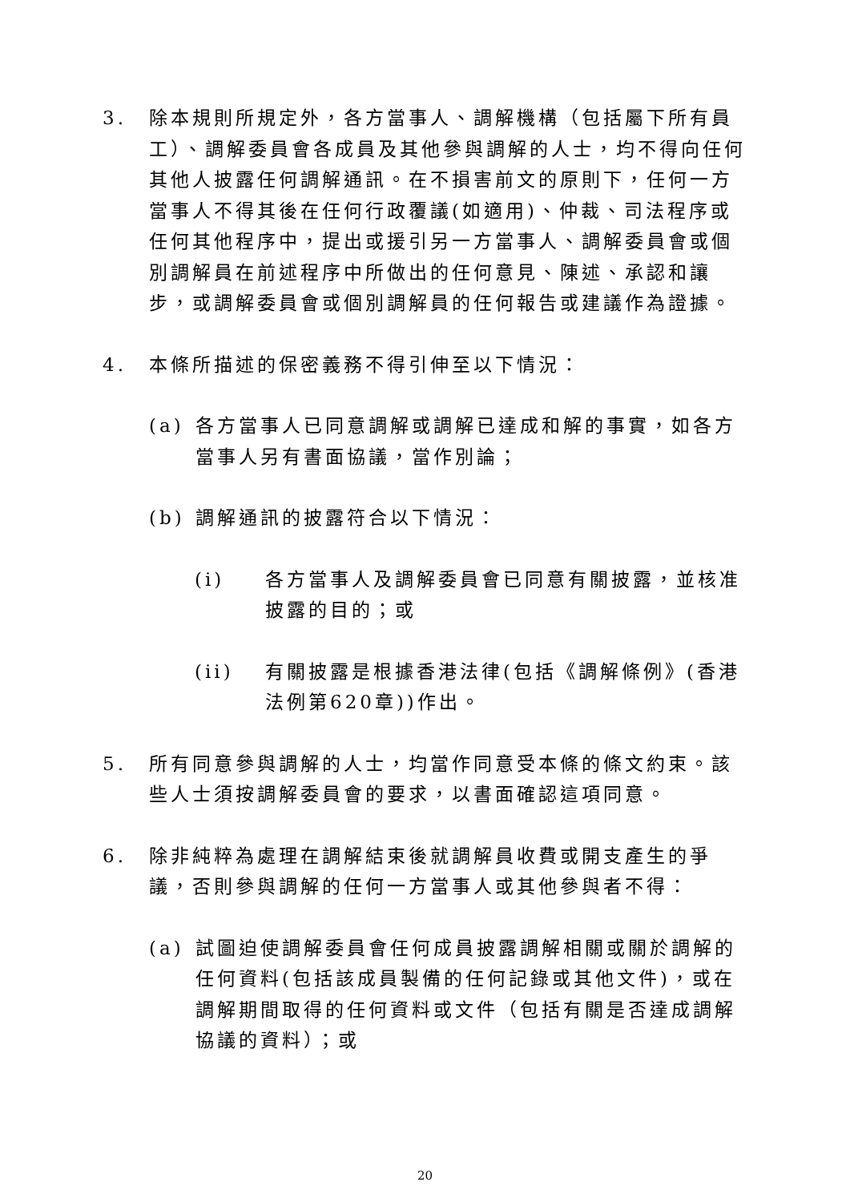3. 除本規則所規定外，各方當事人、調解機構（包括屬下所有員工）、調解委員會各成員及其他參與調解的人士，均不得向任何其他人披露任何調解通訊。在不損害前文的原則下，任何一方當事人不得其後在任何行政覆議(如適用)、仲裁、司法程序或任何其他程序中，提出或援引另一方當事人、調解委員會或個別調解員在前述程序中所做出的任何意見、陳述、承認和讓步，或調解委員會或個別調解員的任何報告或建議作為證據。
4. 本條所描述的保密義務不得引伸至以下情況：
(a) 各方當事人已同意調解或調解已達成和解的事實，如各方當事人另有書面協議，當作別論；
(b) 調解通訊的披露符合以下情況：
(i) 各方當事人及調解委員會已同意有關披露，並核准披露的目的；或
(ii) 有關披露是根據香港法律(包括《調解條例》(香港法例第620章))作出。
5. 所有同意參與調解的人士，均當作同意受本條的條文約束。該些人士須按調解委員會的要求，以書面確認這項同意。
6. 除非純粹為處理在調解結束後就調解員收費或開支產生的爭議，否則參與調解的任何一方當事人或其他參與者不得：
(a) 試圖迫使調解委員會任何成員披露調解相關或關於調解的任何資料(包括該成員製備的任何記錄或其他文件)，或在調解期間取得的任何資料或文件（包括有關是否達成調解協議的資料）；或
20